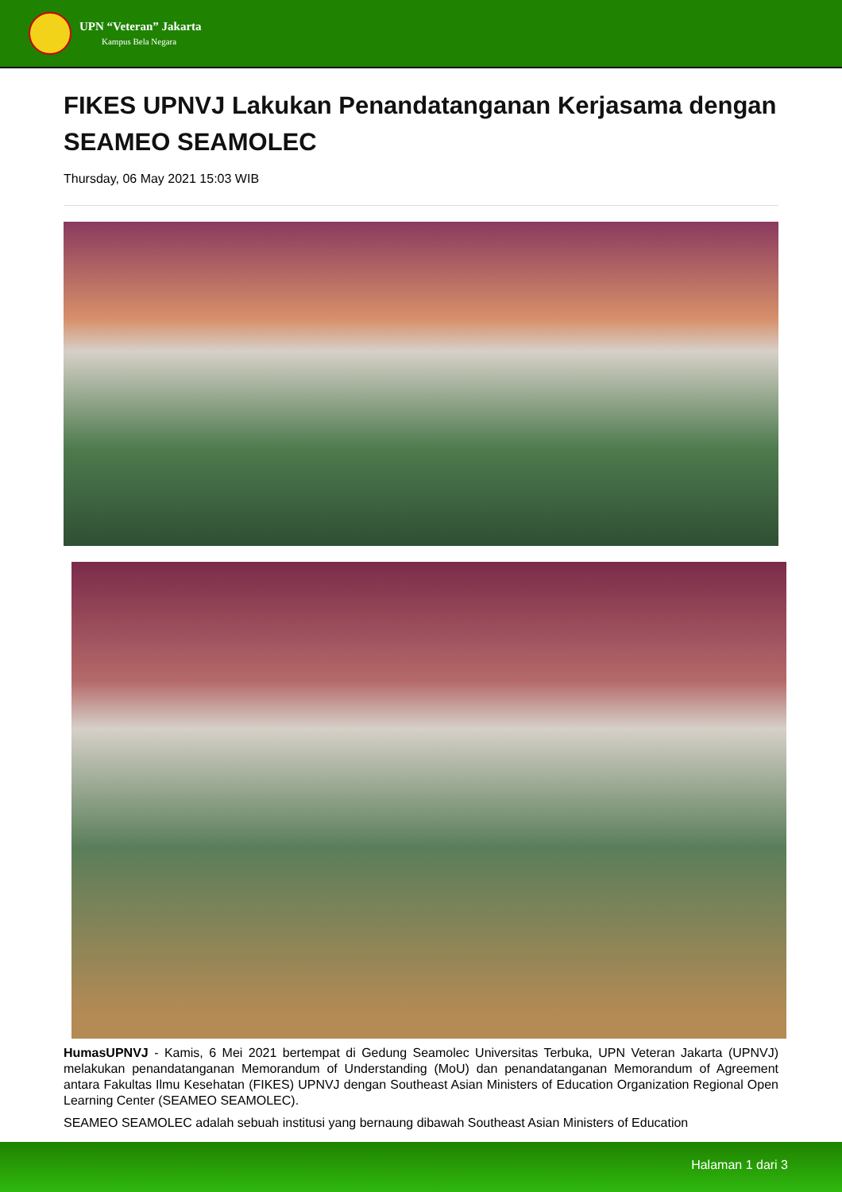UPN “Veteran” Jakarta
Kampus Bela Negara
FIKES UPNVJ Lakukan Penandatanganan Kerjasama dengan SEAMEO SEAMOLEC
Thursday, 06 May 2021 15:03 WIB
HumasUPNVJ - Kamis, 6 Mei 2021 bertempat di Gedung Seamolec Universitas Terbuka, UPN Veteran Jakarta (UPNVJ) melakukan penandatanganan Memorandum of Understanding (MoU) dan penandatanganan Memorandum of Agreement antara Fakultas Ilmu Kesehatan (FIKES) UPNVJ dengan Southeast Asian Ministers of Education Organization Regional Open Learning Center (SEAMEO SEAMOLEC).
SEAMEO SEAMOLEC adalah sebuah institusi yang bernaung dibawah Southeast Asian Ministers of Education
Halaman 1 dari 3